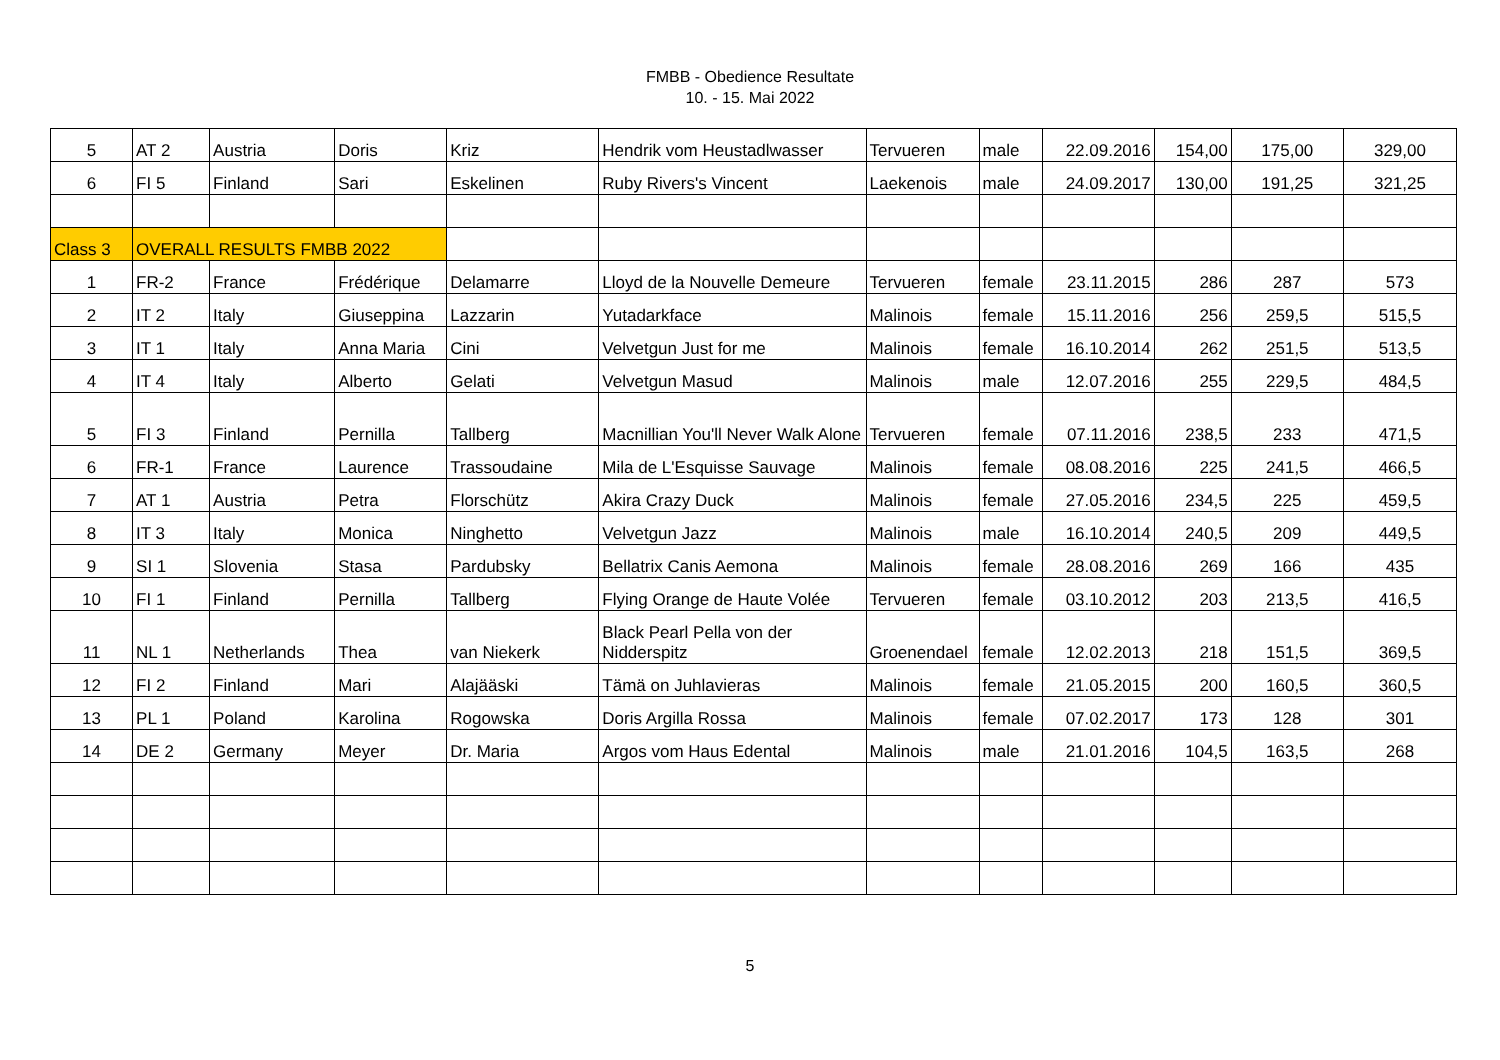FMBB - Obedience Resultate
10. - 15. Mai 2022
| 5 | AT 2 | Austria | Doris | Kriz | Hendrik vom Heustadlwasser | Tervueren | male | 22.09.2016 | 154,00 | 175,00 | 329,00 |
| 6 | FI 5 | Finland | Sari | Eskelinen | Ruby Rivers's Vincent | Laekenois | male | 24.09.2017 | 130,00 | 191,25 | 321,25 |
| Class 3 | OVERALL RESULTS FMBB 2022 | | | | | | | | | | |
| 1 | FR-2 | France | Frédérique | Delamarre | Lloyd de la Nouvelle Demeure | Tervueren | female | 23.11.2015 | 286 | 287 | 573 |
| 2 | IT 2 | Italy | Giuseppina | Lazzarin | Yutadarkface | Malinois | female | 15.11.2016 | 256 | 259,5 | 515,5 |
| 3 | IT 1 | Italy | Anna Maria | Cini | Velvetgun Just for me | Malinois | female | 16.10.2014 | 262 | 251,5 | 513,5 |
| 4 | IT 4 | Italy | Alberto | Gelati | Velvetgun Masud | Malinois | male | 12.07.2016 | 255 | 229,5 | 484,5 |
| 5 | FI 3 | Finland | Pernilla | Tallberg | Macnillian You'll Never Walk Alone | Tervueren | female | 07.11.2016 | 238,5 | 233 | 471,5 |
| 6 | FR-1 | France | Laurence | Trassoudaine | Mila de L'Esquisse Sauvage | Malinois | female | 08.08.2016 | 225 | 241,5 | 466,5 |
| 7 | AT 1 | Austria | Petra | Florschütz | Akira Crazy Duck | Malinois | female | 27.05.2016 | 234,5 | 225 | 459,5 |
| 8 | IT 3 | Italy | Monica | Ninghetto | Velvetgun Jazz | Malinois | male | 16.10.2014 | 240,5 | 209 | 449,5 |
| 9 | SI 1 | Slovenia | Stasa | Pardubsky | Bellatrix Canis Aemona | Malinois | female | 28.08.2016 | 269 | 166 | 435 |
| 10 | FI 1 | Finland | Pernilla | Tallberg | Flying Orange de Haute Volée | Tervueren | female | 03.10.2012 | 203 | 213,5 | 416,5 |
| 11 | NL 1 | Netherlands | Thea | van Niekerk | Black Pearl Pella von der Nidderspitz | Groenendael | female | 12.02.2013 | 218 | 151,5 | 369,5 |
| 12 | FI 2 | Finland | Mari | Alajääski | Tämä on Juhlavieras | Malinois | female | 21.05.2015 | 200 | 160,5 | 360,5 |
| 13 | PL 1 | Poland | Karolina | Rogowska | Doris Argilla Rossa | Malinois | female | 07.02.2017 | 173 | 128 | 301 |
| 14 | DE 2 | Germany | Meyer | Dr. Maria | Argos vom Haus Edental | Malinois | male | 21.01.2016 | 104,5 | 163,5 | 268 |
5